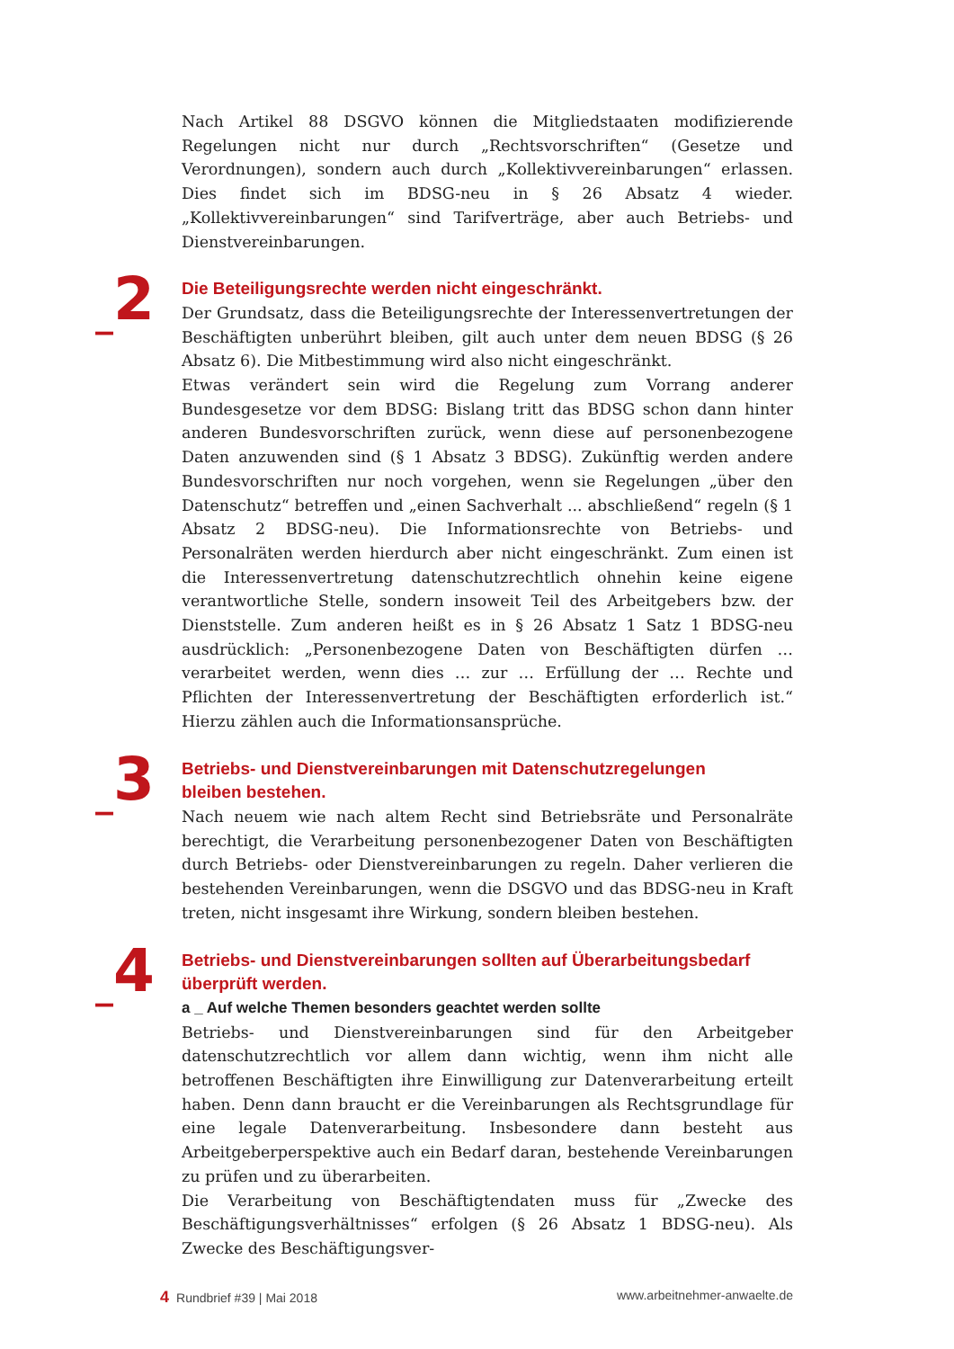Nach Artikel 88 DSGVO können die Mitgliedstaaten modifizierende Regelungen nicht nur durch „Rechtsvorschriften“ (Gesetze und Verordnungen), sondern auch durch „Kollektivvereinbarungen“ erlassen. Dies findet sich im BDSG-neu in § 26 Absatz 4 wieder. „Kollektivvereinbarungen“ sind Tarifverträge, aber auch Betriebs- und Dienstvereinbarungen.
_2
Die Beteiligungsrechte werden nicht eingeschränkt.
Der Grundsatz, dass die Beteiligungsrechte der Interessenvertretungen der Beschäftigten unberührt bleiben, gilt auch unter dem neuen BDSG (§ 26 Absatz 6). Die Mitbestimmung wird also nicht eingeschränkt.
Etwas verändert sein wird die Regelung zum Vorrang anderer Bundesgesetze vor dem BDSG: Bislang tritt das BDSG schon dann hinter anderen Bundesvorschriften zurück, wenn diese auf personenbezogene Daten anzuwenden sind (§ 1 Absatz 3 BDSG). Zukünftig werden andere Bundesvorschriften nur noch vorgehen, wenn sie Regelungen „über den Datenschutz“ betreffen und „einen Sachverhalt ... abschließend“ regeln (§ 1 Absatz 2 BDSG-neu). Die Informationsrechte von Betriebs- und Personalräten werden hierdurch aber nicht eingeschränkt. Zum einen ist die Interessenvertretung datenschutzrechtlich ohnehin keine eigene verantwortliche Stelle, sondern insoweit Teil des Arbeitgebers bzw. der Dienststelle. Zum anderen heißt es in § 26 Absatz 1 Satz 1 BDSG-neu ausdrücklich: „Personenbezogene Daten von Beschäftigten dürfen … verarbeitet werden, wenn dies … zur … Erfüllung der … Rechte und Pflichten der Interessenvertretung der Beschäftigten erforderlich ist.“ Hierzu zählen auch die Informationsansprüche.
_3
Betriebs- und Dienstvereinbarungen mit Datenschutzregelungen
bleiben bestehen.
Nach neuem wie nach altem Recht sind Betriebsräte und Personalräte berechtigt, die Verarbeitung personenbezogener Daten von Beschäftigten durch Betriebs- oder Dienstvereinbarungen zu regeln. Daher verlieren die bestehenden Vereinbarungen, wenn die DSGVO und das BDSG-neu in Kraft treten, nicht insgesamt ihre Wirkung, sondern bleiben bestehen.
_4
Betriebs- und Dienstvereinbarungen sollten auf Überarbeitungsbedarf
überprüft werden.
a _ Auf welche Themen besonders geachtet werden sollte
Betriebs- und Dienstvereinbarungen sind für den Arbeitgeber datenschutzrechtlich vor allem dann wichtig, wenn ihm nicht alle betroffenen Beschäftigten ihre Einwilligung zur Datenverarbeitung erteilt haben. Denn dann braucht er die Vereinbarungen als Rechtsgrundlage für eine legale Datenverarbeitung. Insbesondere dann besteht aus Arbeitgeberperspektive auch ein Bedarf daran, bestehende Vereinbarungen zu prüfen und zu überarbeiten.
Die Verarbeitung von Beschäftigtendaten muss für „Zwecke des Beschäftigungsverhältnisses“ erfolgen (§ 26 Absatz 1 BDSG-neu). Als Zwecke des Beschäftigungsver-
4 Rundbrief #39 | Mai 2018 www.arbeitnehmer-anwaelte.de